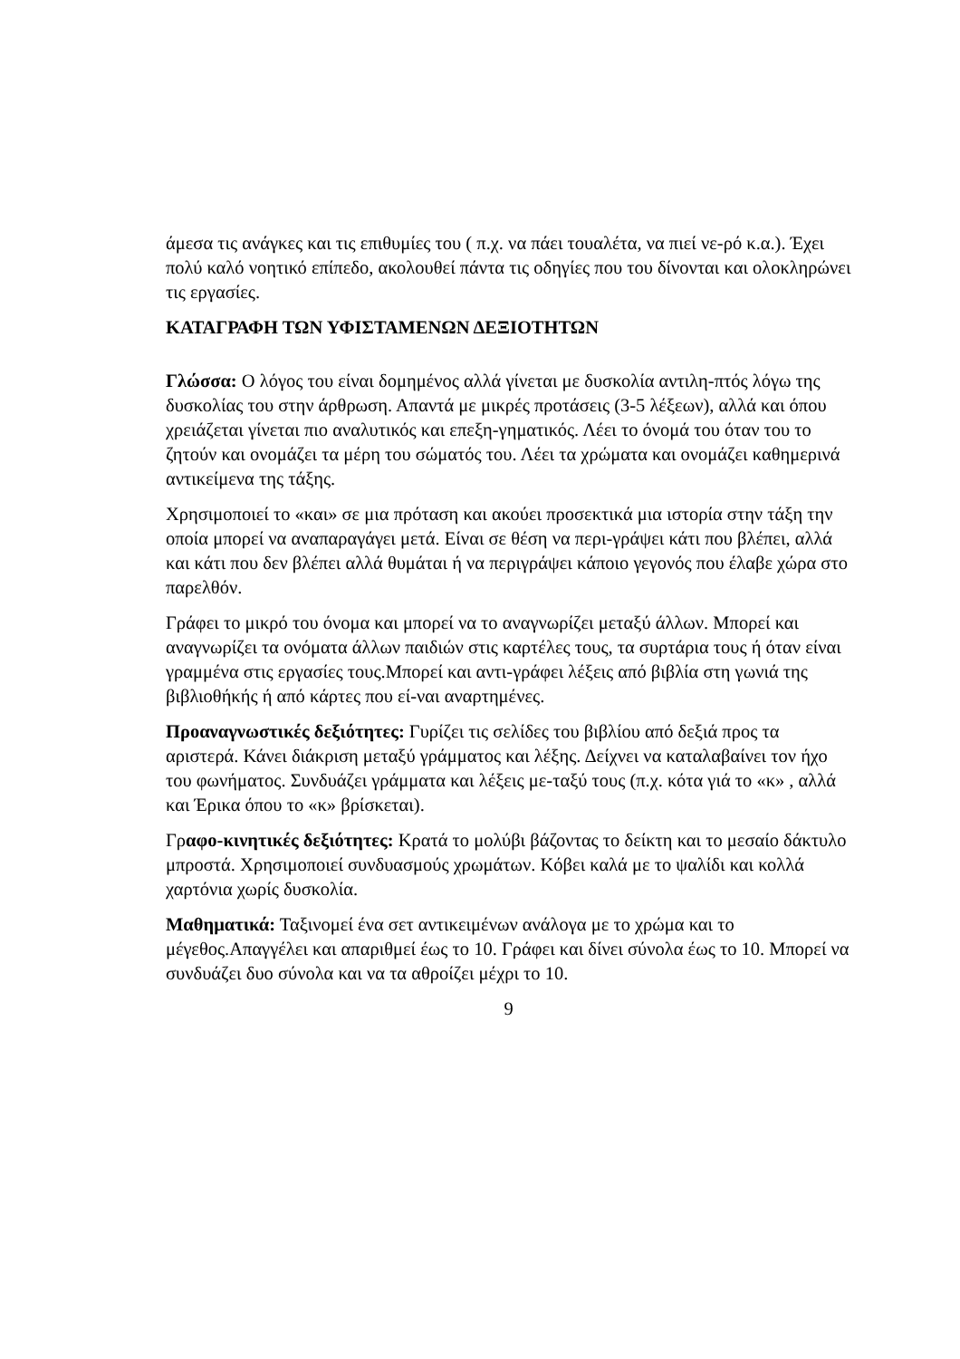άμεσα τις ανάγκες και τις επιθυμίες του ( π.χ. να πάει τουαλέτα, να πιεί νε-ρό κ.α.). Έχει πολύ καλό νοητικό επίπεδο, ακολουθεί πάντα τις οδηγίες που του δίνονται και ολοκληρώνει τις εργασίες.
ΚΑΤΑΓΡΑΦΗ ΤΩΝ ΥΦΙΣΤΑΜΕΝΩΝ ΔΕΞΙΟΤΗΤΩΝ
Γλώσσα: Ο λόγος του είναι δομημένος αλλά γίνεται με δυσκολία αντιλη-πτός λόγω της δυσκολίας του στην άρθρωση. Απαντά με μικρές προτάσεις (3-5 λέξεων), αλλά και όπου χρειάζεται γίνεται πιο αναλυτικός και επεξη-γηματικός. Λέει το όνομά του όταν του το ζητούν και ονομάζει τα μέρη του σώματός του. Λέει τα χρώματα και ονομάζει καθημερινά αντικείμενα της τάξης.
Χρησιμοποιεί το «και» σε μια πρόταση και ακούει προσεκτικά μια ιστορία στην τάξη την οποία μπορεί να αναπαραγάγει μετά. Είναι σε θέση να περι-γράψει κάτι που βλέπει, αλλά και κάτι που δεν βλέπει αλλά θυμάται ή να περιγράψει κάποιο γεγονός που έλαβε χώρα στο παρελθόν.
Γράφει το μικρό του όνομα και μπορεί να το αναγνωρίζει μεταξύ άλλων. Μπορεί και αναγνωρίζει τα ονόματα άλλων παιδιών στις καρτέλες τους, τα συρτάρια τους ή όταν είναι γραμμένα στις εργασίες τους.Μπορεί και αντι-γράφει λέξεις από βιβλία στη γωνιά της βιβλιοθήκής ή από κάρτες που εί-ναι αναρτημένες.
Προαναγνωστικές δεξιότητες: Γυρίζει τις σελίδες του βιβλίου από δεξιά προς τα αριστερά. Κάνει διάκριση μεταξύ γράμματος και λέξης. Δείχνει να καταλαβαίνει τον ήχο του φωνήματος. Συνδυάζει γράμματα και λέξεις με-ταξύ τους (π.χ. κότα γιά το «κ» , αλλά και Έρικα όπου το «κ» βρίσκεται).
Γραφο-κινητικές δεξιότητες: Κρατά το μολύβι βάζοντας το δείκτη και το μεσαίο δάκτυλο μπροστά. Χρησιμοποιεί συνδυασμούς χρωμάτων. Κόβει καλά με το ψαλίδι και κολλά χαρτόνια χωρίς δυσκολία.
Μαθηματικά: Ταξινομεί ένα σετ αντικειμένων ανάλογα με το χρώμα και το μέγεθος.Απαγγέλει και απαριθμεί έως το 10. Γράφει και δίνει σύνολα έως το 10. Μπορεί να συνδυάζει δυο σύνολα και να τα αθροίζει μέχρι το 10.
9